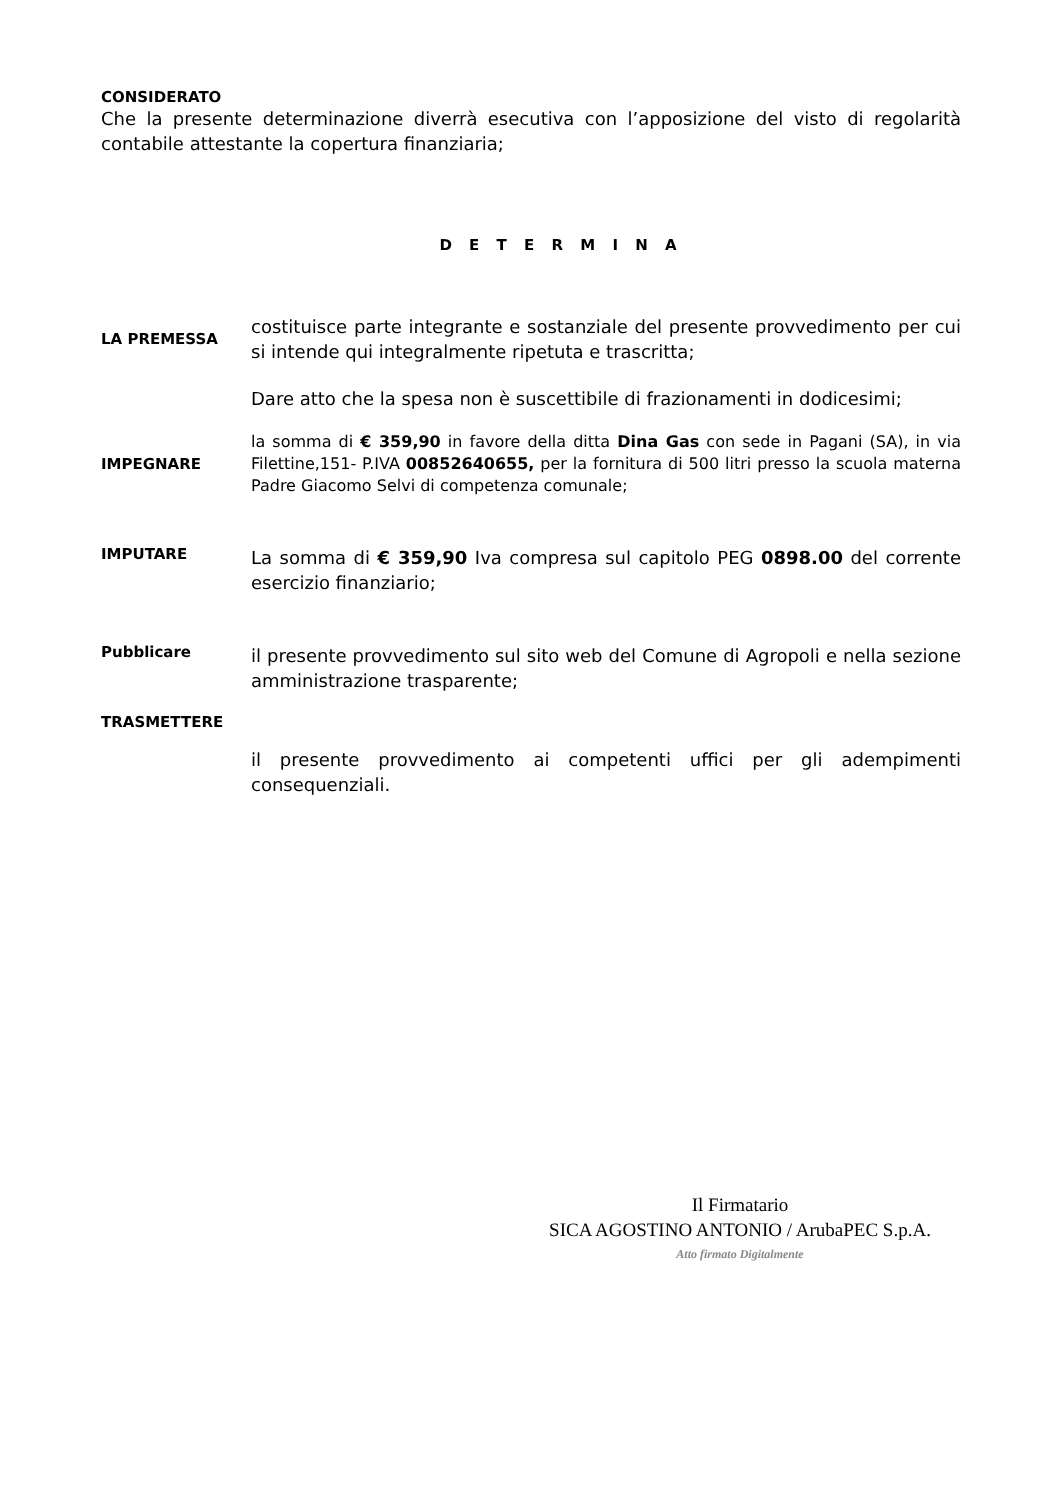CONSIDERATO
Che la presente determinazione diverrà esecutiva con l’apposizione del visto di regolarità contabile attestante la copertura finanziaria;
D E T E R M I N A
LA PREMESSA
costituisce parte integrante e sostanziale del presente provvedimento per cui si intende qui integralmente ripetuta e trascritta;
Dare atto che la spesa non è suscettibile di frazionamenti in dodicesimi;
IMPEGNARE
la somma di € 359,90 in favore della ditta Dina Gas con sede in Pagani (SA), in via Filettine,151- P.IVA 00852640655, per la fornitura di 500 litri presso la scuola materna Padre Giacomo Selvi di competenza comunale;
IMPUTARE
La somma di € 359,90 Iva compresa sul capitolo PEG 0898.00 del corrente esercizio finanziario;
Pubblicare
il presente provvedimento sul sito web del Comune di Agropoli e nella sezione amministrazione trasparente;
TRASMETTERE
il presente provvedimento ai competenti uffici per gli adempimenti consequenziali.
Il Firmatario
SICA AGOSTINO ANTONIO / ArubaPEC S.p.A.
Atto firmato Digitalmente